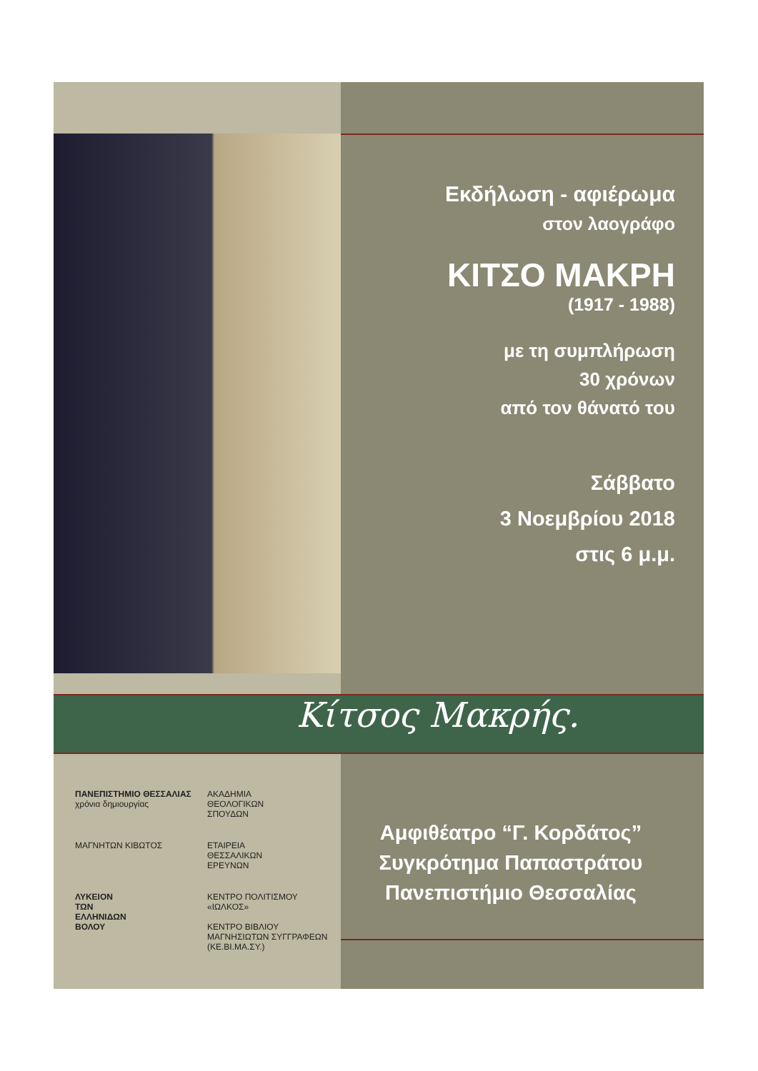Εκδήλωση - αφιέρωμα
στον λαογράφο
ΚΙΤΣΟ ΜΑΚΡΗ
(1917 - 1988)
με τη συμπλήρωση
30 χρόνων
από τον θάνατό του
Σάββατο
3 Νοεμβρίου 2018
στις 6 μ.μ.
Κίτσος Μακρής.
ΠΑΝΕΠΙΣΤΗΜΙΟ ΘΕΣΣΑΛΙΑΣ
χρόνια δημιουργίας
ΑΚΑΔΗΜΙΑ
ΘΕΟΛΟΓΙΚΩΝ
ΣΠΟΥΔΩΝ
ΜΑΓΝΗΤΩΝ ΚΙΒΩΤΟΣ
ΕΤΑΙΡΕΙΑ
ΘΕΣΣΑΛΙΚΩΝ
ΕΡΕΥΝΩΝ
ΛΥΚΕΙΟΝ
ΤΩΝ
ΕΛΛΗΝΙΔΩΝ
ΒΟΛΟΥ
ΚΕΝΤΡΟ ΠΟΛΙΤΙΣΜΟΥ «ΙΩΛΚΟΣ»
ΚΕΝΤΡΟ ΒΙΒΛΙΟΥ ΜΑΓΝΗΣΙΩΤΩΝ ΣΥΓΓΡΑΦΕΩΝ (ΚΕ.ΒΙ.ΜΑ.ΣΥ.)
Αμφιθέατρο “Γ. Κορδάτος”
Συγκρότημα Παπαστράτου
Πανεπιστήμιο Θεσσαλίας